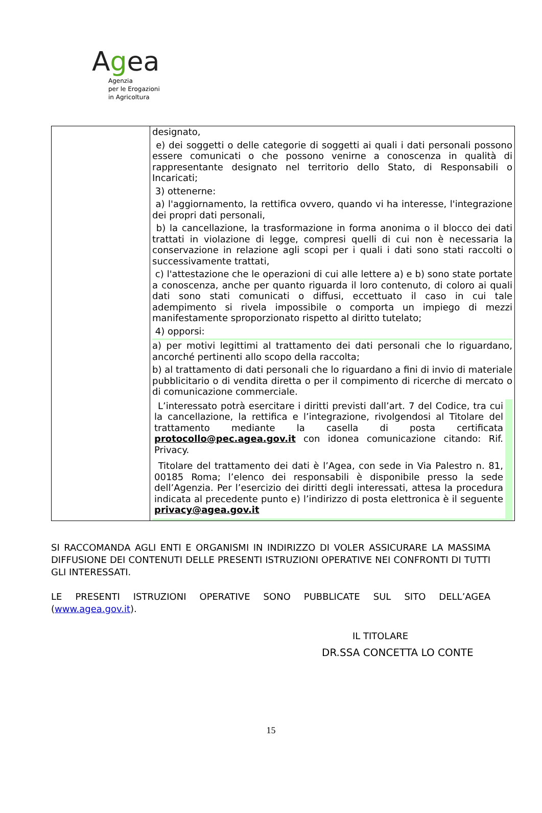Agea
Agenzia
per le Erogazioni
in Agricoltura
| | designato, e) dei soggetti o delle categorie di soggetti ai quali i dati personali possono essere comunicati o che possono venirne a conoscenza in qualità di rappresentante designato nel territorio dello Stato, di Responsabili o Incaricati; 3) ottenerne: a) l'aggiornamento, la rettifica ovvero, quando vi ha interesse, l'integrazione dei propri dati personali, b) la cancellazione, la trasformazione in forma anonima o il blocco dei dati trattati in violazione di legge, compresi quelli di cui non è necessaria la conservazione in relazione agli scopi per i quali i dati sono stati raccolti o successivamente trattati, c) l'attestazione che le operazioni di cui alle lettere a) e b) sono state portate a conoscenza, anche per quanto riguarda il loro contenuto, di coloro ai quali dati sono stati comunicati o diffusi, eccettuato il caso in cui tale adempimento si rivela impossibile o comporta un impiego di mezzi manifestamente sproporzionato rispetto al diritto tutelato; 4) opporsi: a) per motivi legittimi al trattamento dei dati personali che lo riguardano, ancorché pertinenti allo scopo della raccolta; b) al trattamento di dati personali che lo riguardano a fini di invio di materiale pubblicitario o di vendita diretta o per il compimento di ricerche di mercato o di comunicazione commerciale. L’interessato potrà esercitare i diritti previsti dall’art. 7 del Codice, tra cui la cancellazione, la rettifica e l’integrazione, rivolgendosi al Titolare del trattamento mediante la casella di posta certificata protocollo@pec.agea.gov.it con idonea comunicazione citando: Rif. Privacy. Titolare del trattamento dei dati è l’Agea, con sede in Via Palestro n. 81, 00185 Roma; l’elenco dei responsabili è disponibile presso la sede dell’Agenzia. Per l’esercizio dei diritti degli interessati, attesa la procedura indicata al precedente punto e) l’indirizzo di posta elettronica è il seguente privacy@agea.gov.it |
SI RACCOMANDA AGLI ENTI E ORGANISMI IN INDIRIZZO DI VOLER ASSICURARE LA MASSIMA DIFFUSIONE DEI CONTENUTI DELLE PRESENTI ISTRUZIONI OPERATIVE NEI CONFRONTI DI TUTTI GLI INTERESSATI.
LE PRESENTI ISTRUZIONI OPERATIVE SONO PUBBLICATE SUL SITO DELL’AGEA (www.agea.gov.it).
IL TITOLARE
DR.SSA CONCETTA LO CONTE
15